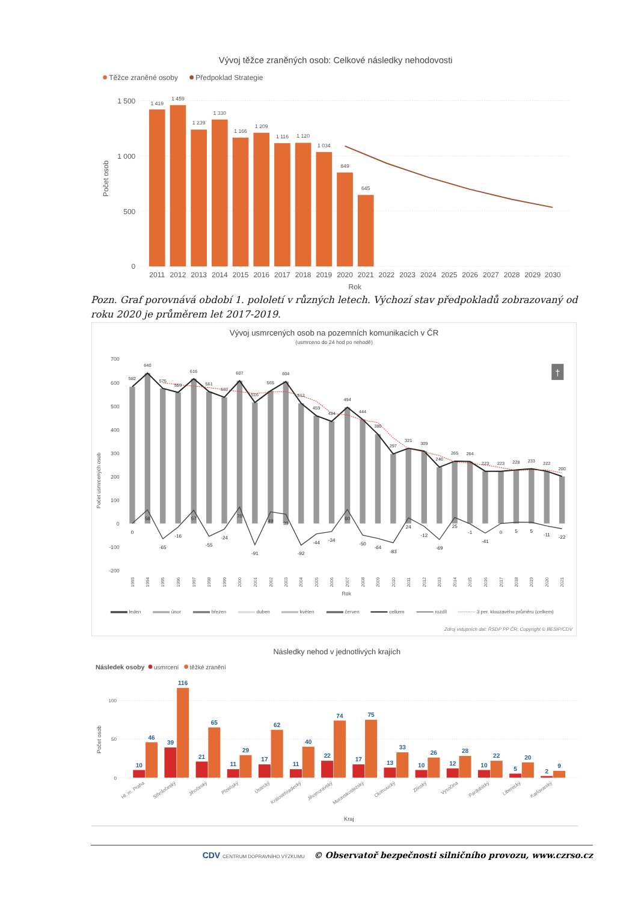Vývoj těžce zraněných osob: Celkové následky nehodovosti
Těžce zraněné osoby
Předpoklad Strategie
1 500
1 000
500
0
Počet osob
1 419
1 459
1 239
1 330
1 166
1 209
1 116
1 120
1 034
849
645
2011
2012
2013
2014
2015
2016
2017
2018
2019
2020
2021
2022
2023
2024
2025
2026
2027
2028
2029
2030
Rok
Pozn. Graf porovnává období 1. pololetí v různých letech. Výchozí stav předpokladů zobrazovaný od roku 2020 je průměrem let 2017-2019.
Vývoj usmrcených osob na pozemních komunikacích v ČR
(usmrceno do 24 hod po nehodě)
700
600
500
400
300
200
100
0
-100
-200
Počet usmrcených osob
†
582
640
575
559
616
561
537
607
516
565
604
512
459
434
494
444
380
297
321
309
240
265
264
223
223
228
233
222
200
0
58
-65
-16
57
-55
-24
70
-91
49
39
-92
-44
-34
60
-50
-64
-83
24
-12
-69
25
-1
-41
0
5
5
-11
-22
1993
1994
1995
1996
1997
1998
1999
2000
2001
2002
2003
2004
2005
2006
2007
2008
2009
2010
2011
2012
2013
2014
2015
2016
2017
2018
2019
2020
2021
Rok
leden
únor
březen
duben
květen
červen
celkem
rozdíl
3 per. klouzavého průměru (celkem)
Zdroj vstupních dat: ŘSDP PP ČR; Copyright © BESIP/CDV
Následky nehod v jednotlivých krajích
Následek osoby
usmrcení
těžké zranění
100
50
0
Počet osob
10
46
39
116
21
65
11
29
17
62
11
40
22
74
17
75
13
33
10
26
12
28
10
22
5
20
2
9
Hl. m. Praha
Středočeský
Jihočeský
Plzeňský
Ústecký
Královéhradecký
Jihomoravský
Moravskoslezský
Olomoucký
Zlínský
Vysočina
Pardubický
Liberecký
Karlovarský
Kraj
CDV CENTRUM DOPRAVNÍHO VÝZKUMU © Observatoř bezpečnosti silničního provozu, www.czrso.cz